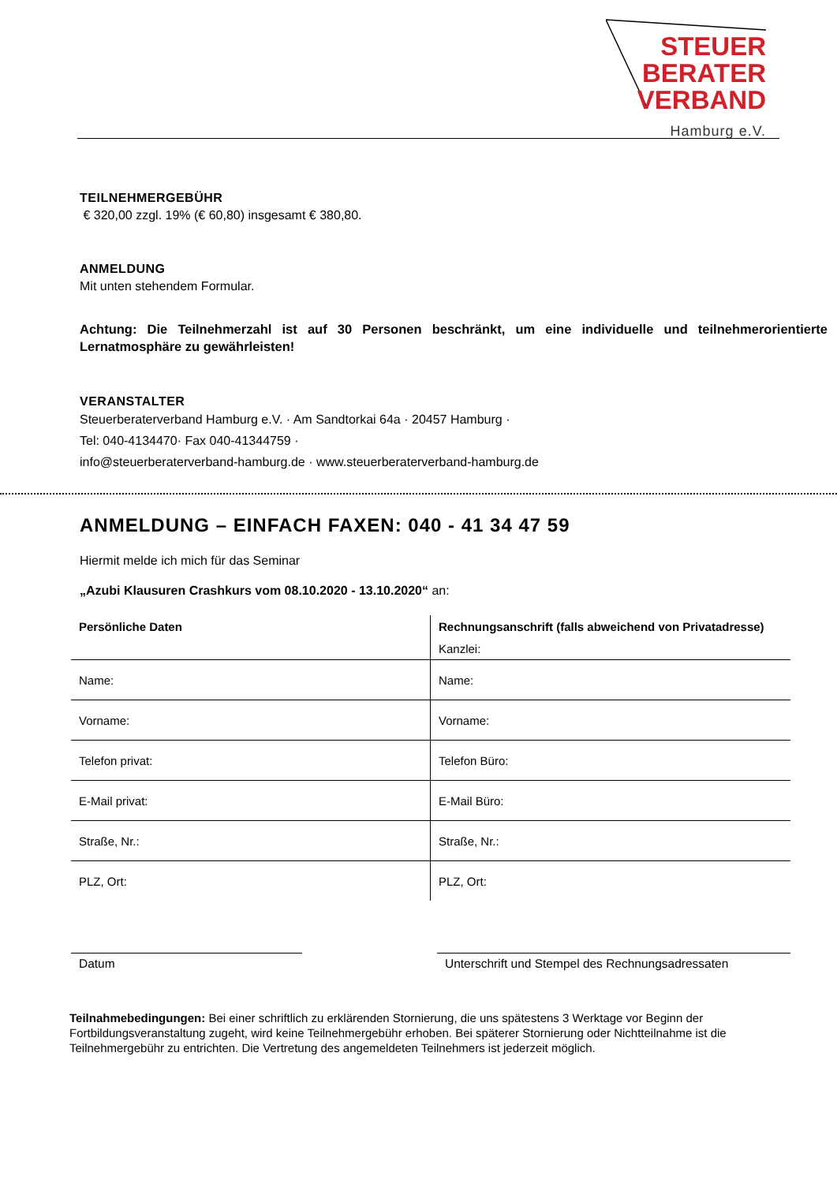STEUER
BERATER
VERBAND
Hamburg e.V.
TEILNEHMERGEBÜHR
€ 320,00 zzgl. 19% (€ 60,80) insgesamt € 380,80.
ANMELDUNG
Mit unten stehendem Formular.
Achtung: Die Teilnehmerzahl ist auf 30 Personen beschränkt, um eine individuelle und teilnehmerorientierte Lernatmosphäre zu gewährleisten!
VERANSTALTER
Steuerberaterverband Hamburg e.V. · Am Sandtorkai 64a · 20457 Hamburg ·
Tel: 040-4134470· Fax 040-41344759 ·
info@steuerberaterverband-hamburg.de · www.steuerberaterverband-hamburg.de
ANMELDUNG – EINFACH FAXEN: 040 - 41 34 47 59
Hiermit melde ich mich für das Seminar
„Azubi Klausuren Crashkurs vom 08.10.2020 - 13.10.2020“ an:
| Persönliche Daten | Rechnungsanschrift (falls abweichend von Privatadresse) |
| | Kanzlei: |
| Name: | Name: |
| Vorname: | Vorname: |
| Telefon privat: | Telefon Büro: |
| E-Mail privat: | E-Mail Büro: |
| Straße, Nr.: | Straße, Nr.: |
| PLZ, Ort: | PLZ, Ort: |
Datum Unterschrift und Stempel des Rechnungsadressaten
Teilnahmebedingungen: Bei einer schriftlich zu erklärenden Stornierung, die uns spätestens 3 Werktage vor Beginn der Fortbildungsveranstaltung zugeht, wird keine Teilnehmergebühr erhoben. Bei späterer Stornierung oder Nichtteilnahme ist die Teilnehmergebühr zu entrichten. Die Vertretung des angemeldeten Teilnehmers ist jederzeit möglich.